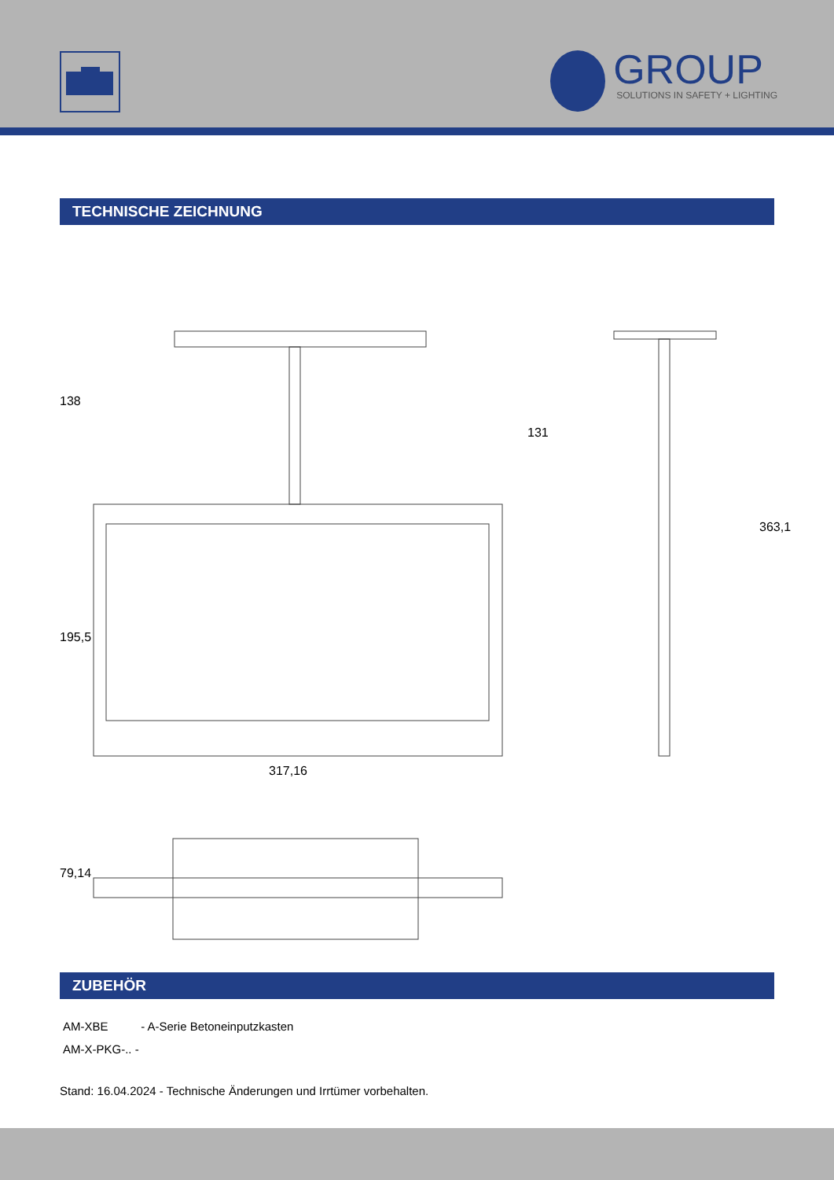GROUP
SOLUTIONS IN SAFETY + LIGHTING
TECHNISCHE ZEICHNUNG
138
131
195,5
363,1
317,16
79,14
ZUBEHÖR
AM-XBE - A-Serie Betoneinputzkasten
AM-X-PKG-.. -
Stand: 16.04.2024 - Technische Änderungen und Irrtümer vorbehalten.